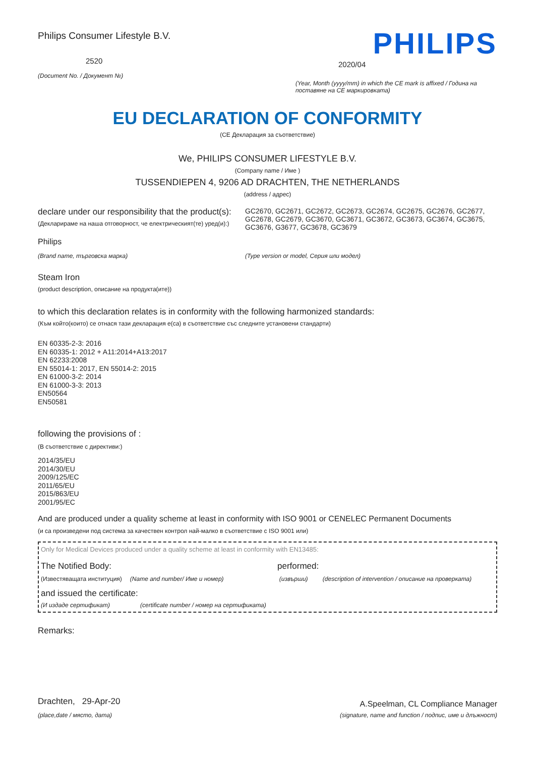Philips Consumer Lifestyle B.V.
2520
(Document No. / Документ №)
PHILIPS
2020/04
(Year, Month (yyyy/mm) in which the CE mark is affixed / Година на поставяне на CE маркировката)
EU DECLARATION OF CONFORMITY
(CE Декларация за съответствие)
We, PHILIPS CONSUMER LIFESTYLE B.V.
(Company name / Име )
TUSSENDIEPEN 4, 9206 AD DRACHTEN, THE NETHERLANDS
(address / адрес)
declare under our responsibility that the product(s):
(Декларираме на наша отговорност, че електрическият(те) уред(и):)
GC2670, GC2671, GC2672, GC2673, GC2674, GC2675, GC2676, GC2677, GC2678, GC2679, GC3670, GC3671, GC3672, GC3673, GC3674, GC3675, GC3676, G3677, GC3678, GC3679
Philips
(Brand name, търговска марка) (Type version or model, Серия или модел)
Steam Iron
(product description, описание на продукта(ите))
to which this declaration relates is in conformity with the following harmonized standards:
(Към който(които) се отнася тази декларация е(са) в съответствие със следните установени стандарти)
EN 60335-2-3: 2016
EN 60335-1: 2012 + A11:2014+A13:2017
EN 62233:2008
EN 55014-1: 2017, EN 55014-2: 2015
EN 61000-3-2: 2014
EN 61000-3-3: 2013
EN50564
EN50581
following the provisions of :
(В съответствие с директиви:)
2014/35/EU
2014/30/EU
2009/125/EC
2011/65/EU
2015/863/EU
2001/95/EC
And are produced under a quality scheme at least in conformity with ISO 9001 or CENELEC Permanent Documents
(и са произведени под система за качествен контрол най-малко в съответствие с ISO 9001 или)
Only for Medical Devices produced under a quality scheme at least in conformity with EN13485:
The Notified Body: performed:
(Известяващата институция) (Name and number/ Име и номер) (извърши) (description of intervention / описание на проверката)
and issued the certificate:
(И издаде сертификат) (certificate number / номер на сертификата)
Remarks:
Drachten, 29-Apr-20
(place,date / място, дата)
A.Speelman, CL Compliance Manager
(signature, name and function / подпис, име и длъжност)